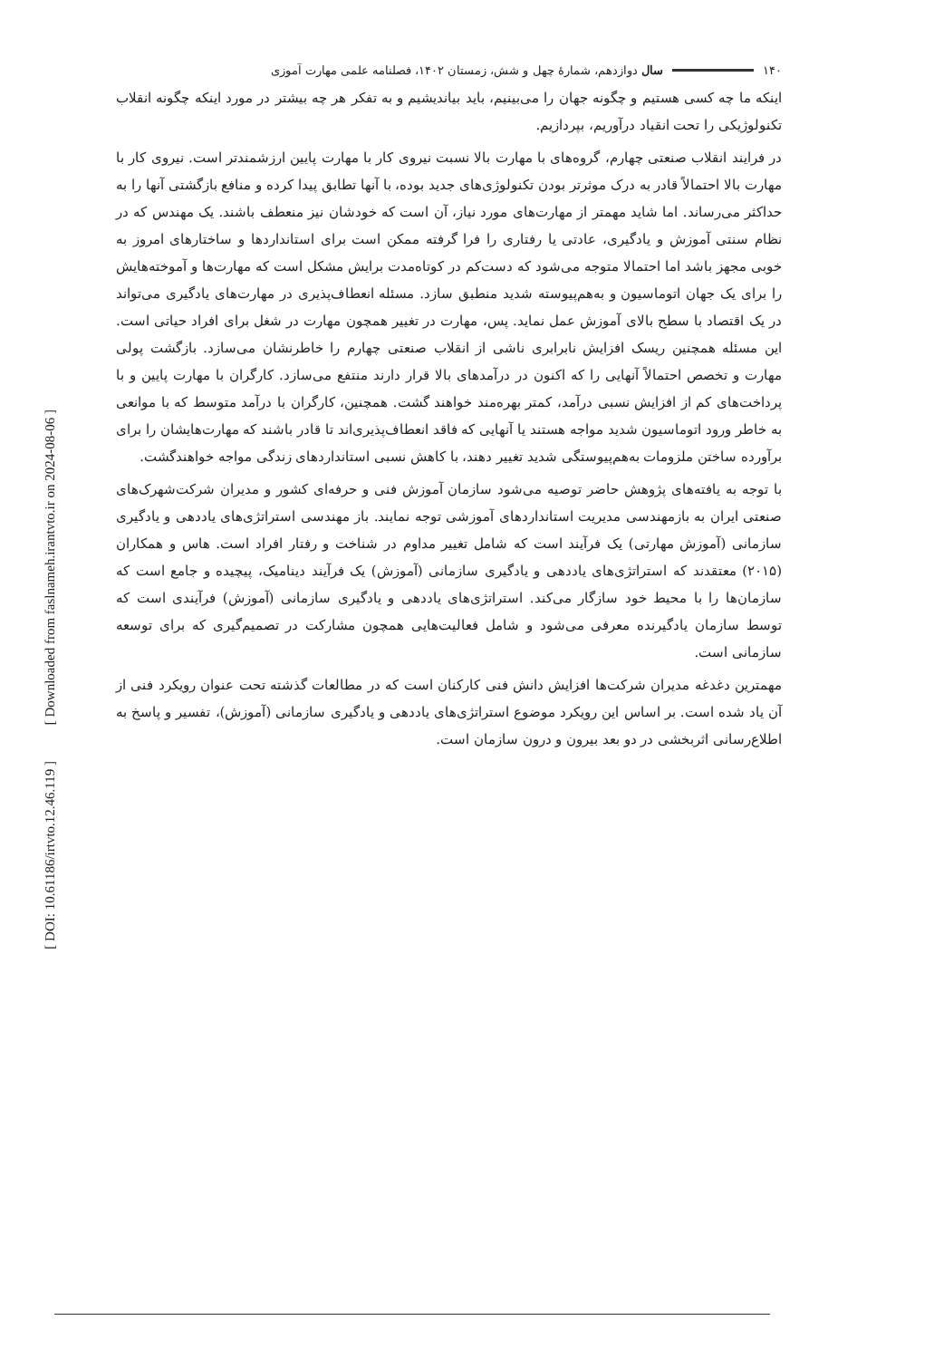[ Downloaded from faslnameh.irantvto.ir on 2024-08-06 ]
[ DOI: 10.61186/irtvto.12.46.119 ]
۱۴۰ سال دوازدهم، شمارهٔ چهل و شش، زمستان ۱۴۰۲، فصلنامه علمی مهارت آموزی
اینکه ما چه کسی هستیم و چگونه جهان را می‌بینیم، باید بیاندیشیم و به تفکر هر چه بیشتر در مورد اینکه چگونه انقلاب تکنولوژیکی را تحت انقیاد درآوریم، بپردازیم.
در فرایند انقلاب صنعتی چهارم، گروه‌های با مهارت بالا نسبت نیروی کار با مهارت پایین ارزشمندتر است. نیروی کار با مهارت بالا احتمالاً قادر به درک موثرتر بودن تکنولوژی‌های جدید بوده، با آنها تطابق پیدا کرده و منافع بازگشتی آنها را به حداکثر می‌رساند. اما شاید مهمتر از مهارت‌های مورد نیاز، آن است که خودشان نیز منعطف باشند. یک مهندس که در نظام سنتی آموزش و یادگیری، عادتی یا رفتاری را فرا گرفته ممکن است برای استانداردها و ساختارهای امروز به خوبی مجهز باشد اما احتمالا متوجه می‌شود که دست‌کم در کوتاه‌مدت برایش مشکل است که مهارت‌ها و آموخته‌هایش را برای یک جهان اتوماسیون و به‌هم‌پیوسته شدید منطبق سازد. مسئله انعطاف‌پذیری در مهارت‌های یادگیری می‌تواند در یک اقتصاد با سطح بالای آموزش عمل نماید. پس، مهارت در تغییر همچون مهارت در شغل برای افراد حیاتی است. این مسئله همچنین ریسک افزایش نابرابری ناشی از انقلاب صنعتی چهارم را خاطرنشان می‌سازد. بازگشت پولی مهارت و تخصص احتمالاً آنهایی را که اکنون در درآمدهای بالا قرار دارند منتفع می‌سازد. کارگران با مهارت پایین و با پرداخت‌های کم از افزایش نسبی درآمد، کمتر بهره‌مند خواهند گشت. همچنین، کارگران با درآمد متوسط که با موانعی به خاطر ورود اتوماسیون شدید مواجه هستند یا آنهایی که فاقد انعطاف‌پذیری‌اند تا قادر باشند که مهارت‌هایشان را برای برآورده ساختن ملزومات به‌هم‌پیوستگی شدید تغییر دهند، با کاهش نسبی استانداردهای زندگی مواجه خواهندگشت.
با توجه به یافته‌های پژوهش حاضر توصیه می‌شود سازمان آموزش فنی و حرفه‌ای کشور و مدیران شرکت‌شهرک‌های صنعتی ایران به بازمهندسی مدیریت استانداردهای آموزشی توجه نمایند. باز مهندسی استراتژی‌های یاددهی و یادگیری سازمانی (آموزش مهارتی) یک فرآیند است که شامل تغییر مداوم در شناخت و رفتار افراد است. هاس و همکاران (۲۰۱۵) معتقدند که استراتژی‌های یاددهی و یادگیری سازمانی (آموزش) یک فرآیند دینامیک، پیچیده و جامع است که سازمان‌ها را با محیط خود سازگار می‌کند. استراتژی‌های یاددهی و یادگیری سازمانی (آموزش) فرآیندی است که توسط سازمان یادگیرنده معرفی می‌شود و شامل فعالیت‌هایی همچون مشارکت در تصمیم‌گیری که برای توسعه سازمانی است.
مهمترین دغدغه مدیران شرکت‌ها افزایش دانش فنی کارکنان است که در مطالعات گذشته تحت عنوان رویکرد فنی از آن یاد شده است. بر اساس این رویکرد موضوع استراتژی‌های یاددهی و یادگیری سازمانی (آموزش)، تفسیر و پاسخ به اطلاع‌رسانی اثربخشی در دو بعد بیرون و درون سازمان است.